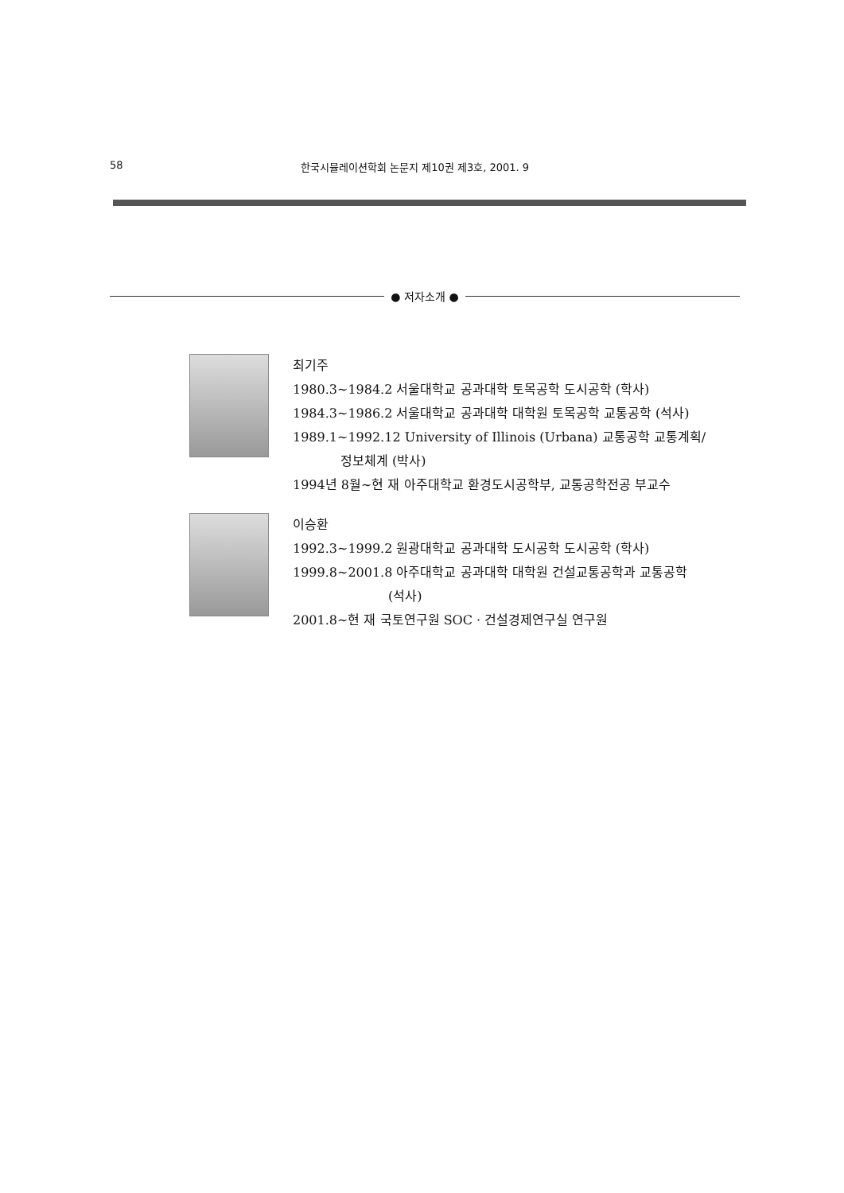58 한국시뮬레이션학회 논문지 제10권 제3호, 2001. 9
● 저자소개 ●
최기주
1980.3~1984.2 서울대학교 공과대학 토목공학 도시공학 (학사)
1984.3~1986.2 서울대학교 공과대학 대학원 토목공학 교통공학 (석사)
1989.1~1992.12 University of Illinois (Urbana) 교통공학 교통계획/
정보체계 (박사)
1994년 8월~현 재 아주대학교 환경도시공학부, 교통공학전공 부교수
이승환
1992.3~1999.2 원광대학교 공과대학 도시공학 도시공학 (학사)
1999.8~2001.8 아주대학교 공과대학 대학원 건설교통공학과 교통공학
(석사)
2001.8~현 재 국토연구원 SOC · 건설경제연구실 연구원